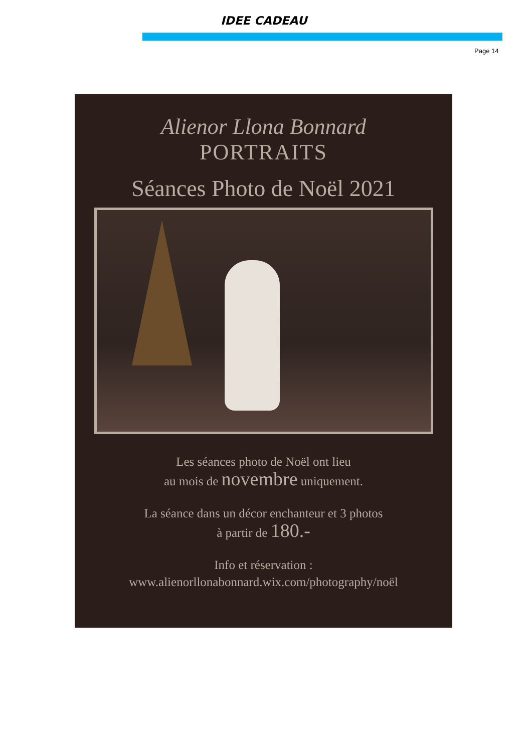IDEE CADEAU
Page 14
Alienor Llona Bonnard
PORTRAITS
Séances Photo de Noël 2021
Les séances photo de Noël ont lieu
au mois de novembre uniquement.
La séance dans un décor enchanteur et 3 photos
à partir de 180.-
Info et réservation :
www.alienorllonabonnard.wix.com/photography/noël